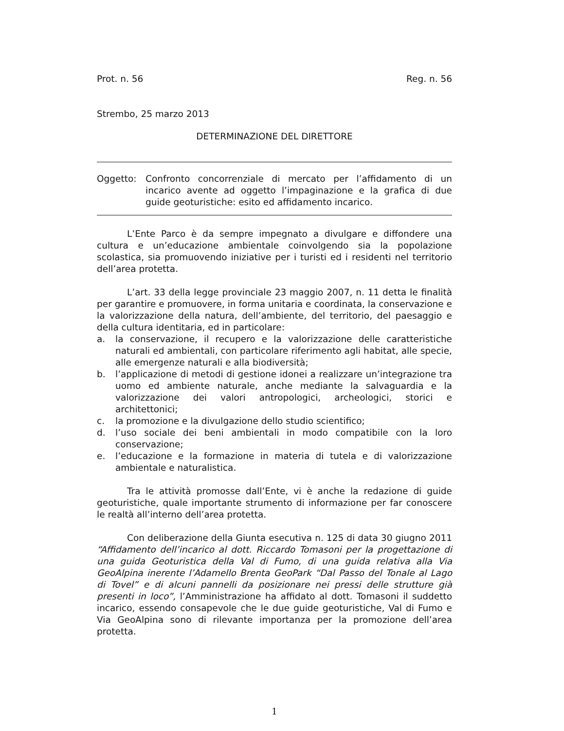Prot. n. 56 Reg. n. 56
Strembo, 25 marzo 2013
DETERMINAZIONE DEL DIRETTORE
Oggetto: Confronto concorrenziale di mercato per l’affidamento di un incarico avente ad oggetto l’impaginazione e la grafica di due guide geoturistiche: esito ed affidamento incarico.
L’Ente Parco è da sempre impegnato a divulgare e diffondere una cultura e un’educazione ambientale coinvolgendo sia la popolazione scolastica, sia promuovendo iniziative per i turisti ed i residenti nel territorio dell’area protetta.
L’art. 33 della legge provinciale 23 maggio 2007, n. 11 detta le finalità per garantire e promuovere, in forma unitaria e coordinata, la conservazione e la valorizzazione della natura, dell’ambiente, del territorio, del paesaggio e della cultura identitaria, ed in particolare:
a. la conservazione, il recupero e la valorizzazione delle caratteristiche naturali ed ambientali, con particolare riferimento agli habitat, alle specie, alle emergenze naturali e alla biodiversità;
b. l’applicazione di metodi di gestione idonei a realizzare un’integrazione tra uomo ed ambiente naturale, anche mediante la salvaguardia e la valorizzazione dei valori antropologici, archeologici, storici e architettonici;
c. la promozione e la divulgazione dello studio scientifico;
d. l’uso sociale dei beni ambientali in modo compatibile con la loro conservazione;
e. l’educazione e la formazione in materia di tutela e di valorizzazione ambientale e naturalistica.
Tra le attività promosse dall’Ente, vi è anche la redazione di guide geoturistiche, quale importante strumento di informazione per far conoscere le realtà all’interno dell’area protetta.
Con deliberazione della Giunta esecutiva n. 125 di data 30 giugno 2011 “Affidamento dell’incarico al dott. Riccardo Tomasoni per la progettazione di una guida Geoturistica della Val di Fumo, di una guida relativa alla Via GeoAlpina inerente l’Adamello Brenta GeoPark “Dal Passo del Tonale al Lago di Tovel” e di alcuni pannelli da posizionare nei pressi delle strutture già presenti in loco”, l’Amministrazione ha affidato al dott. Tomasoni il suddetto incarico, essendo consapevole che le due guide geoturistiche, Val di Fumo e Via GeoAlpina sono di rilevante importanza per la promozione dell’area protetta.
1